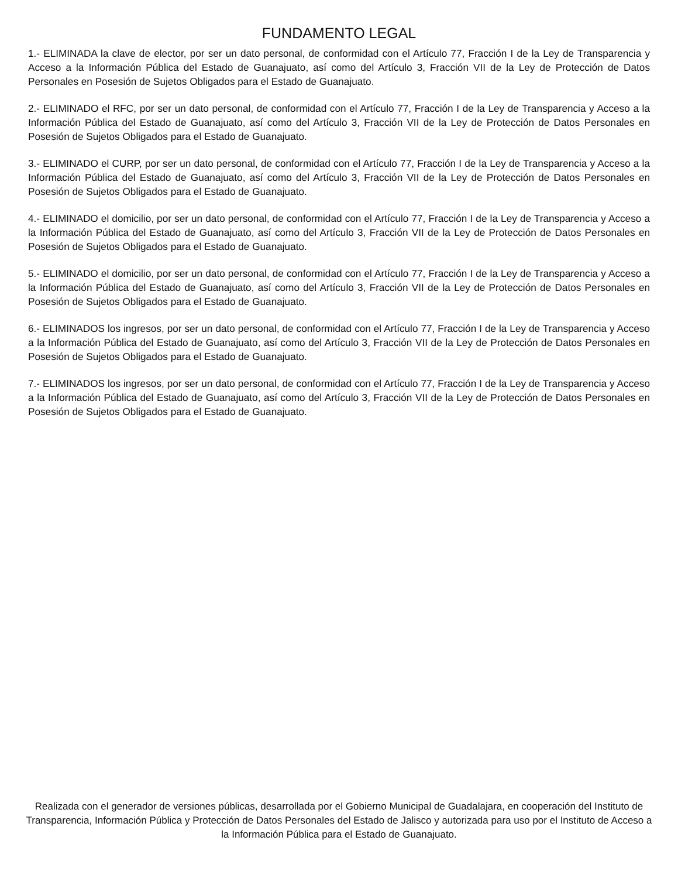FUNDAMENTO LEGAL
1.- ELIMINADA la clave de elector, por ser un dato personal, de conformidad con el Artículo 77, Fracción I de la Ley de Transparencia y Acceso a la Información Pública del Estado de Guanajuato, así como del Artículo 3, Fracción VII de la Ley de Protección de Datos Personales en Posesión de Sujetos Obligados para el Estado de Guanajuato.
2.- ELIMINADO el RFC, por ser un dato personal, de conformidad con el Artículo 77, Fracción I de la Ley de Transparencia y Acceso a la Información Pública del Estado de Guanajuato, así como del Artículo 3, Fracción VII de la Ley de Protección de Datos Personales en Posesión de Sujetos Obligados para el Estado de Guanajuato.
3.- ELIMINADO el CURP, por ser un dato personal, de conformidad con el Artículo 77, Fracción I de la Ley de Transparencia y Acceso a la Información Pública del Estado de Guanajuato, así como del Artículo 3, Fracción VII de la Ley de Protección de Datos Personales en Posesión de Sujetos Obligados para el Estado de Guanajuato.
4.- ELIMINADO el domicilio, por ser un dato personal, de conformidad con el Artículo 77, Fracción I de la Ley de Transparencia y Acceso a la Información Pública del Estado de Guanajuato, así como del Artículo 3, Fracción VII de la Ley de Protección de Datos Personales en Posesión de Sujetos Obligados para el Estado de Guanajuato.
5.- ELIMINADO el domicilio, por ser un dato personal, de conformidad con el Artículo 77, Fracción I de la Ley de Transparencia y Acceso a la Información Pública del Estado de Guanajuato, así como del Artículo 3, Fracción VII de la Ley de Protección de Datos Personales en Posesión de Sujetos Obligados para el Estado de Guanajuato.
6.- ELIMINADOS los ingresos, por ser un dato personal, de conformidad con el Artículo 77, Fracción I de la Ley de Transparencia y Acceso a la Información Pública del Estado de Guanajuato, así como del Artículo 3, Fracción VII de la Ley de Protección de Datos Personales en Posesión de Sujetos Obligados para el Estado de Guanajuato.
7.- ELIMINADOS los ingresos, por ser un dato personal, de conformidad con el Artículo 77, Fracción I de la Ley de Transparencia y Acceso a la Información Pública del Estado de Guanajuato, así como del Artículo 3, Fracción VII de la Ley de Protección de Datos Personales en Posesión de Sujetos Obligados para el Estado de Guanajuato.
Realizada con el generador de versiones públicas, desarrollada por el Gobierno Municipal de Guadalajara, en cooperación del Instituto de Transparencia, Información Pública y Protección de Datos Personales del Estado de Jalisco y autorizada para uso por el Instituto de Acceso a la Información Pública para el Estado de Guanajuato.